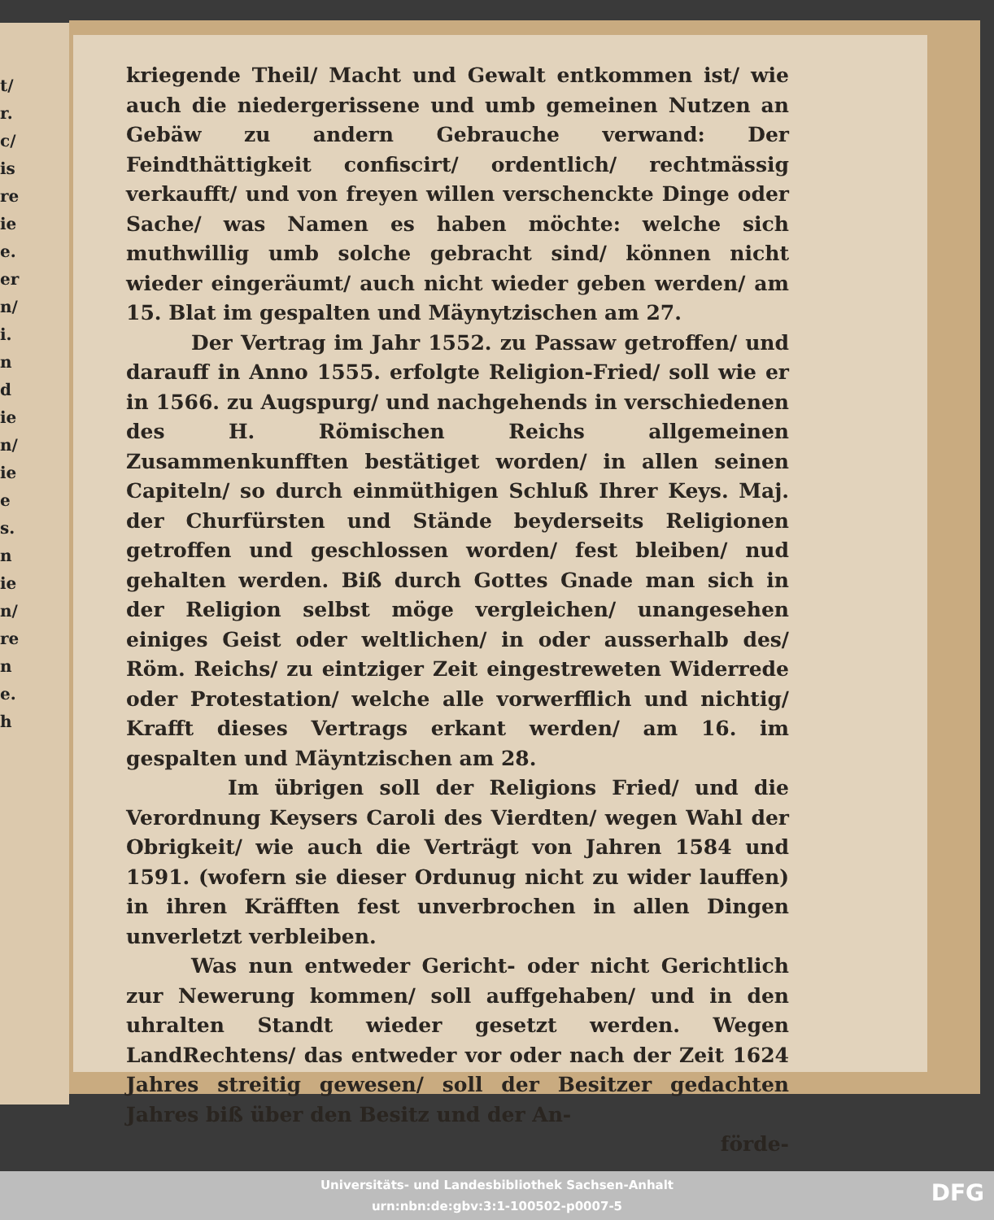t/ r. c/ is re ie e. er n/ i. n d ie n/ ie e s. n ie n/ re n e. h
kriegende Theil/ Macht und Gewalt entkommen ist/ wie auch die niedergerissene und umb gemeinen Nutzen an Gebäw zu andern Gebrauche verwand: Der Feindthättigkeit confiscirt/ ordentlich/ rechtmässig verkaufft/ und von freyen willen verschenckte Dinge oder Sache/ was Namen es haben möchte: welche sich muthwillig umb solche gebracht sind/ können nicht wieder eingeräumt/ auch nicht wieder geben werden/ am 15. Blat im gespalten und Mäynytzischen am 27.
Der Vertrag im Jahr 1552. zu Passaw getroffen/ und darauff in Anno 1555. erfolgte Religion-Fried/ soll wie er in 1566. zu Augspurg/ und nachgehends in verschiedenen des H. Römischen Reichs allgemeinen Zusammenkunfften bestätiget worden/ in allen seinen Capiteln/ so durch einmüthigen Schluß Ihrer Keys. Maj. der Churfürsten und Stände beyderseits Religionen getroffen und geschlossen worden/ fest bleiben/ nud gehalten werden. Biß durch Gottes Gnade man sich in der Religion selbst möge vergleichen/ unangesehen einiges Geist oder weltlichen/ in oder ausserhalb des/ Röm. Reichs/ zu eintziger Zeit eingestreweten Widerrede oder Protestation/ welche alle vorwerfflich und nichtig/ Krafft dieses Vertrags erkant werden/ am 16. im gespalten und Mäyntzischen am 28.
Im übrigen soll der Religions Fried/ und die Verordnung Keysers Caroli des Vierdten/ wegen Wahl der Obrigkeit/ wie auch die Verträgt von Jahren 1584 und 1591. (wofern sie dieser Ordunug nicht zu wider lauffen) in ihren Kräfften fest unverbrochen in allen Dingen unverletzt verbleiben.
Was nun entweder Gericht- oder nicht Gerichtlich zur Newerung kommen/ soll auffgehaben/ und in den uhralten Standt wieder gesetzt werden. Wegen LandRechtens/ das entweder vor oder nach der Zeit 1624 Jahres streitig gewesen/ soll der Besitzer gedachten Jahres biß über den Besitz und der An-
förde-
Universitäts- und Landesbibliothek Sachsen-Anhalt
urn:nbn:de:gbv:3:1-100502-p0007-5
DFG